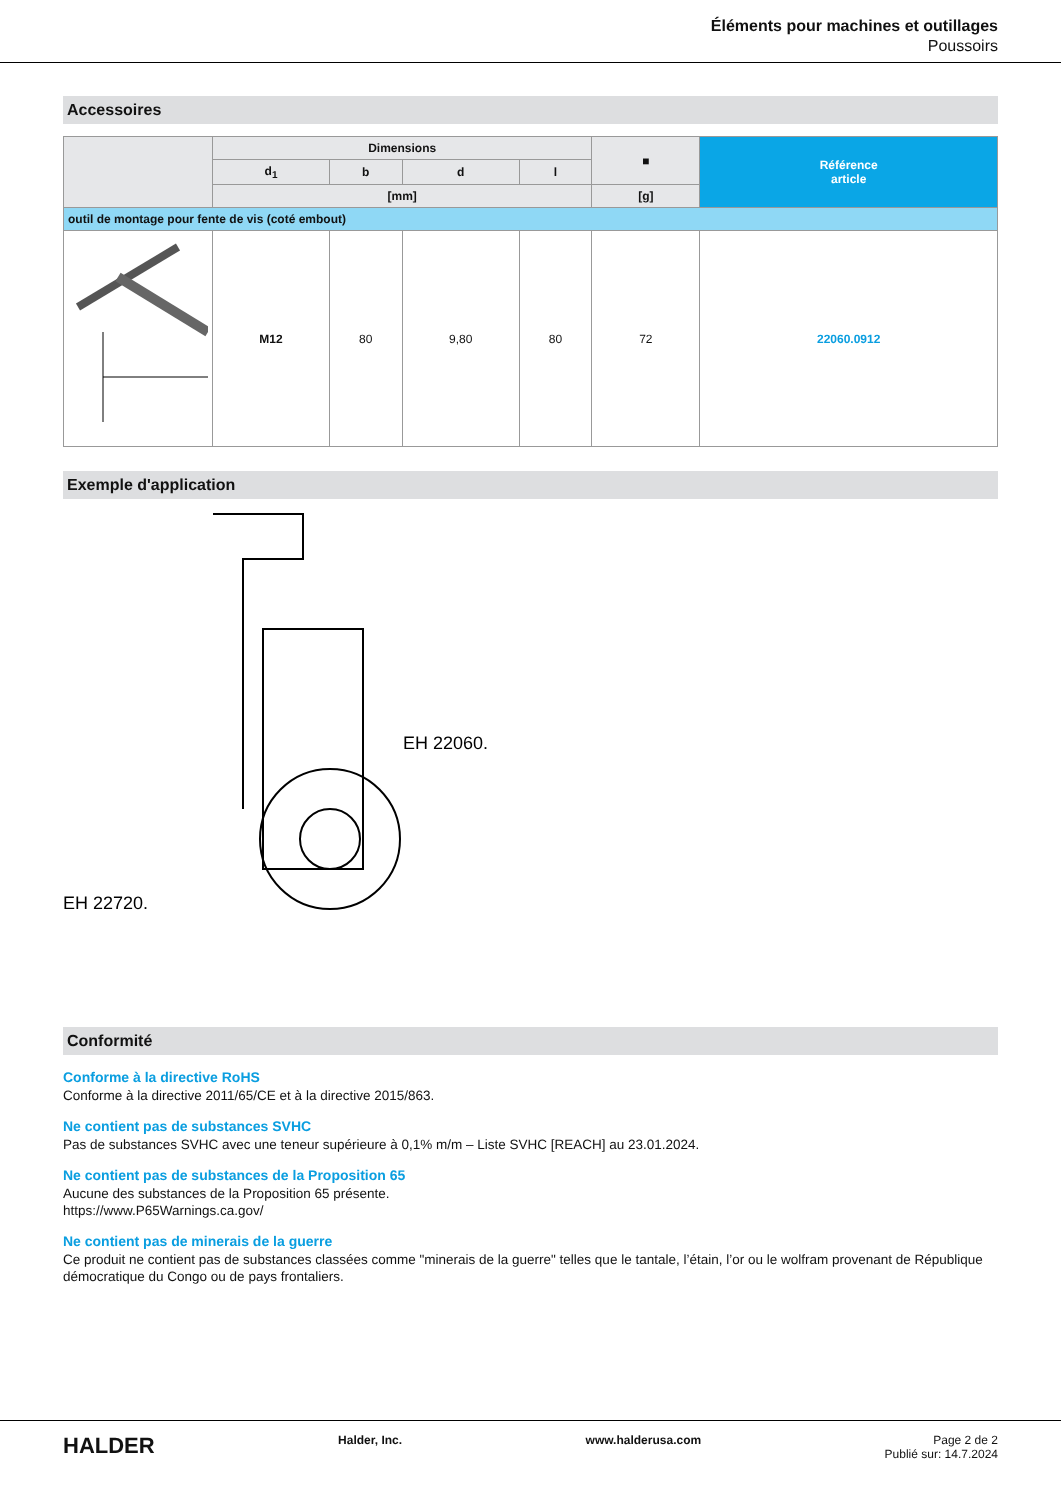Éléments pour machines et outillages
Poussoirs
Accessoires
| | Dimensions | | | | ■ | Référence article |
| --- | --- | --- | --- | --- | --- | --- |
| | d<sub>1</sub> | b | d | l | | |
| | [mm] | | | | [g] | |
| outil de montage pour fente de vis (coté embout) | | | | | | |
| | M12 | 80 | 9,80 | 80 | 72 | 22060.0912 |
Exemple d'application
EH 22060.
EH 22720.
Conformité
Conforme à la directive RoHS
Conforme à la directive 2011/65/CE et à la directive 2015/863.
Ne contient pas de substances SVHC
Pas de substances SVHC avec une teneur supérieure à 0,1% m/m – Liste SVHC [REACH] au 23.01.2024.
Ne contient pas de substances de la Proposition 65
Aucune des substances de la Proposition 65 présente.
https://www.P65Warnings.ca.gov/
Ne contient pas de minerais de la guerre
Ce produit ne contient pas de substances classées comme "minerais de la guerre" telles que le tantale, l’étain, l’or ou le wolfram provenant de République démocratique du Congo ou de pays frontaliers.
HALDER Halder, Inc. www.halderusa.com Page 2 de 2
Publié sur: 14.7.2024